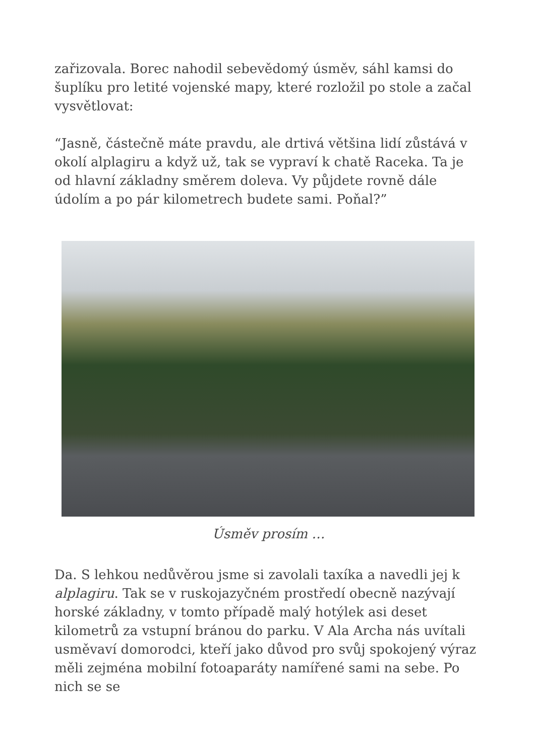zařizovala. Borec nahodil sebevědomý úsměv, sáhl kamsi do šuplíku pro letité vojenské mapy, které rozložil po stole a začal vysvětlovat:
“Jasně, částečně máte pravdu, ale drtivá většina lidí zůstává v okolí alplagiru a když už, tak se vypraví k chatě Raceka. Ta je od hlavní základny směrem doleva. Vy půjdete rovně dále údolím a po pár kilometrech budete sami. Poňal?”
Úsměv prosím …
Da. S lehkou nedůvěrou jsme si zavolali taxíka a navedli jej k alplagiru. Tak se v ruskojazyčném prostředí obecně nazývají horské základny, v tomto případě malý hotýlek asi deset kilometrů za vstupní bránou do parku. V Ala Archa nás uvítali usměvaví domorodci, kteří jako důvod pro svůj spokojený výraz měli zejména mobilní fotoaparáty namířené sami na sebe. Po nich se se